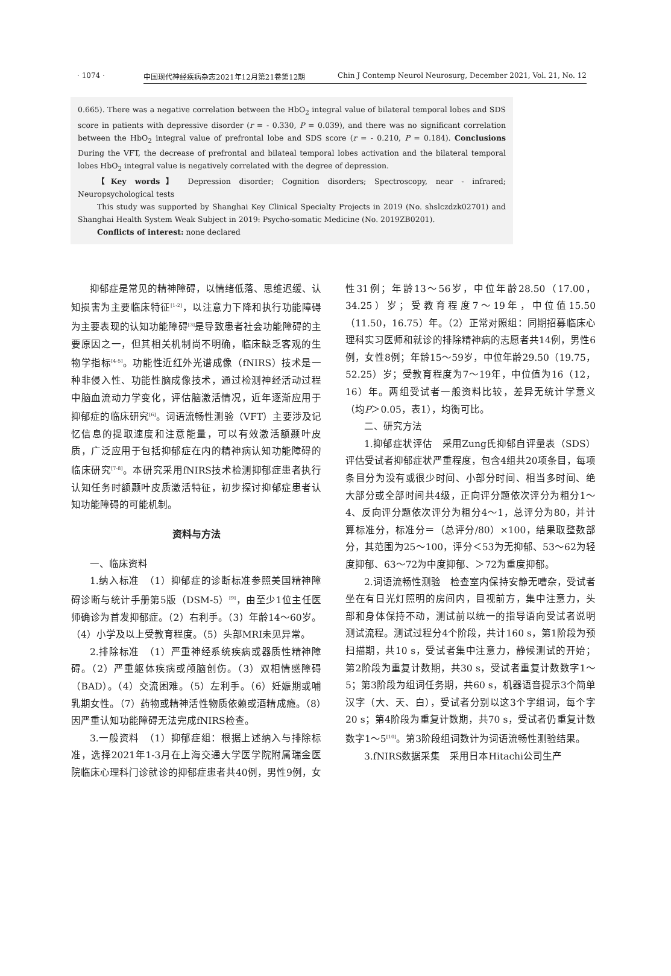· 1074 · 中国现代神经疾病杂志2021年12月第21卷第12期 Chin J Contemp Neurol Neurosurg, December 2021, Vol. 21, No. 12
0.665). There was a negative correlation between the HbO<sub>2</sub> integral value of bilateral temporal lobes and SDS score in patients with depressive disorder (r = - 0.330, P = 0.039), and there was no significant correlation between the HbO<sub>2</sub> integral value of prefrontal lobe and SDS score (r = - 0.210, P = 0.184). Conclusions During the VFT, the decrease of prefrontal and bilateal temporal lobes activation and the bilateral temporal lobes HbO<sub>2</sub> integral value is negatively correlated with the degree of depression.
【Key words】 Depression disorder; Cognition disorders; Spectroscopy, near - infrared; Neuropsychological tests
This study was supported by Shanghai Key Clinical Specialty Projects in 2019 (No. shslczdzk02701) and Shanghai Health System Weak Subject in 2019: Psycho-somatic Medicine (No. 2019ZB0201).
Conflicts of interest: none declared
抑郁症是常见的精神障碍，以情绪低落、思维迟缓、认知损害为主要临床特征<sup>[1-2]</sup>，以注意力下降和执行功能障碍为主要表现的认知功能障碍<sup>[3]</sup>是导致患者社会功能障碍的主要原因之一，但其相关机制尚不明确，临床缺乏客观的生物学指标<sup>[4-5]</sup>。功能性近红外光谱成像（fNIRS）技术是一种非侵入性、功能性脑成像技术，通过检测神经活动过程中脑血流动力学变化，评估脑激活情况，近年逐渐应用于抑郁症的临床研究<sup>[6]</sup>。词语流畅性测验（VFT）主要涉及记忆信息的提取速度和注意能量，可以有效激活额颞叶皮质，广泛应用于包括抑郁症在内的精神病认知功能障碍的临床研究<sup>[7-8]</sup>。本研究采用fNIRS技术检测抑郁症患者执行认知任务时额颞叶皮质激活特征，初步探讨抑郁症患者认知功能障碍的可能机制。
资料与方法
一、临床资料
1.纳入标准　（1）抑郁症的诊断标准参照美国精神障碍诊断与统计手册第5版（DSM-5）<sup>[9]</sup>，由至少1位主任医师确诊为首发抑郁症。（2）右利手。（3）年龄14～60岁。（4）小学及以上受教育程度。（5）头部MRI未见异常。
2.排除标准　（1）严重神经系统疾病或器质性精神障碍。（2）严重躯体疾病或颅脑创伤。（3）双相情感障碍（BAD）。（4）交流困难。（5）左利手。（6）妊娠期或哺乳期女性。（7）药物或精神活性物质依赖或酒精成瘾。（8）因严重认知功能障碍无法完成fNIRS检查。
3.一般资料　（1）抑郁症组：根据上述纳入与排除标准，选择2021年1-3月在上海交通大学医学院附属瑞金医院临床心理科门诊就诊的抑郁症患者共40例，男性9例，女性31例；年龄13～56岁，中位年龄28.50（17.00，34.25）岁；受教育程度7～19年，中位值15.50（11.50，16.75）年。（2）正常对照组：同期招募临床心理科实习医师和就诊的排除精神病的志愿者共14例，男性6例，女性8例；年龄15～59岁，中位年龄29.50（19.75，52.25）岁；受教育程度为7～19年，中位值为16（12，16）年。两组受试者一般资料比较，差异无统计学意义（均P＞0.05，表1），均衡可比。
二、研究方法
1.抑郁症状评估　采用Zung氏抑郁自评量表（SDS）评估受试者抑郁症状严重程度，包含4组共20项条目，每项条目分为没有或很少时间、小部分时间、相当多时间、绝大部分或全部时间共4级，正向评分题依次评分为粗分1～4、反向评分题依次评分为粗分4～1，总评分为80，并计算标准分，标准分＝（总评分/80）×100，结果取整数部分，其范围为25～100，评分＜53为无抑郁、53～62为轻度抑郁、63～72为中度抑郁、＞72为重度抑郁。
2.词语流畅性测验　检查室内保持安静无嘈杂，受试者坐在有日光灯照明的房间内，目视前方，集中注意力，头部和身体保持不动，测试前以统一的指导语向受试者说明测试流程。测试过程分4个阶段，共计160 s，第1阶段为预扫描期，共10 s，受试者集中注意力，静候测试的开始；第2阶段为重复计数期，共30 s，受试者重复计数数字1～5；第3阶段为组词任务期，共60 s，机器语音提示3个简单汉字（大、天、白），受试者分别以这3个字组词，每个字20 s；第4阶段为重复计数期，共70 s，受试者仍重复计数数字1～5<sup>[10]</sup>。第3阶段组词数计为词语流畅性测验结果。
3.fNIRS数据采集　采用日本Hitachi公司生产